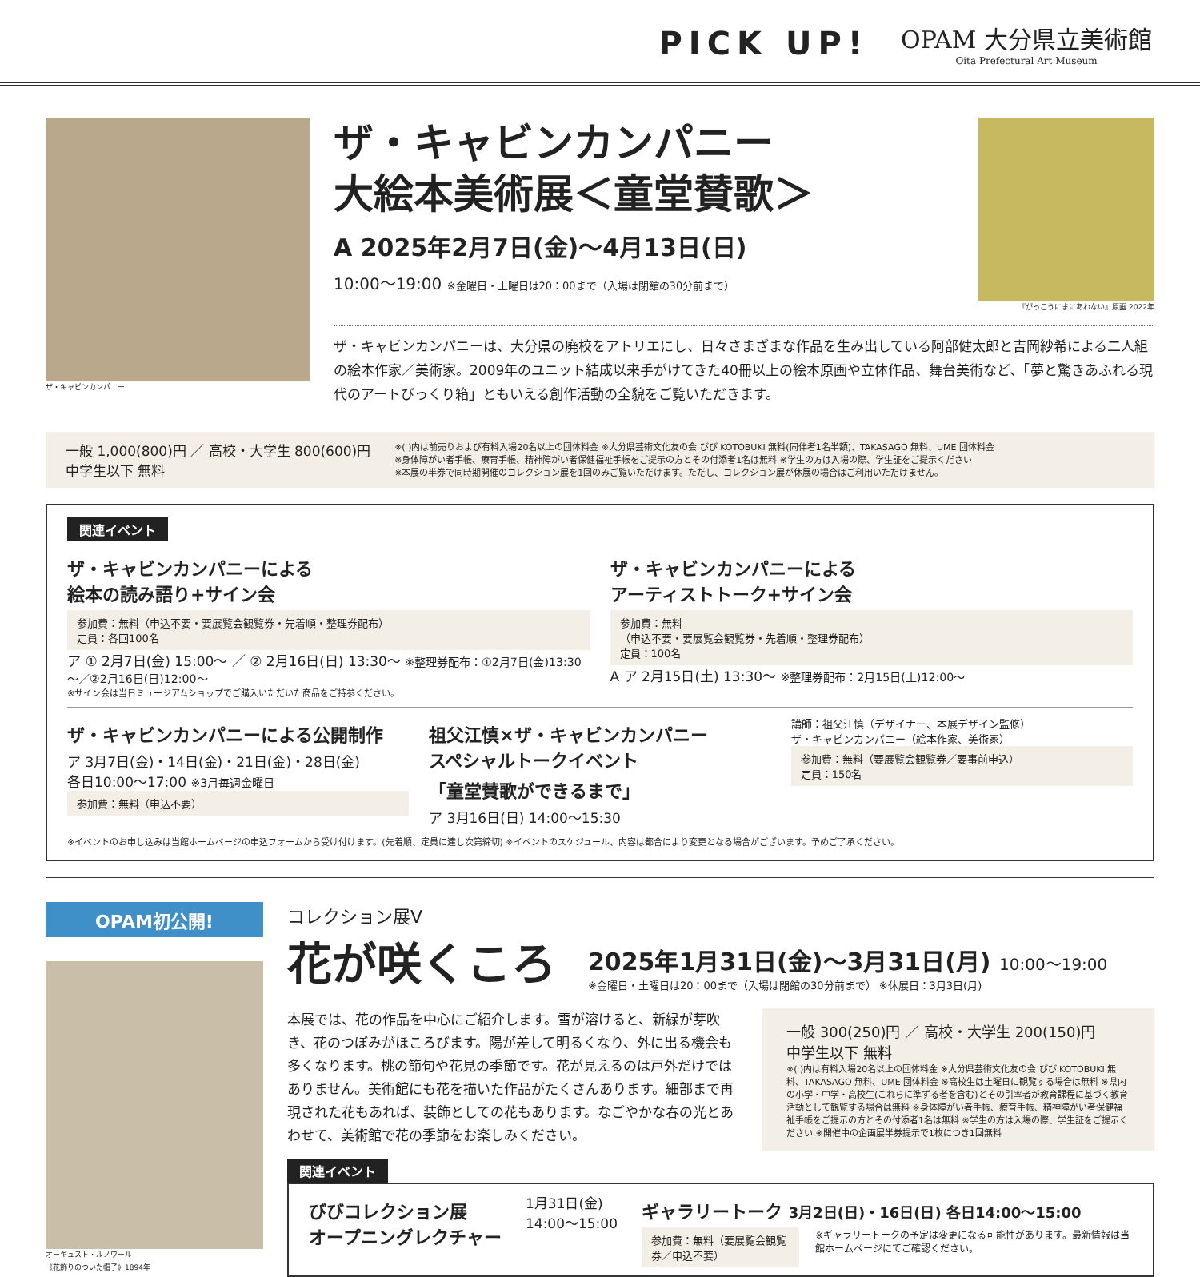PICK UP!
OPAM 大分県立美術館
Oita Prefectural Art Museum
ザ・キャビンカンパニー
ザ・キャビンカンパニー
大絵本美術展＜童堂賛歌＞
A 2025年2月7日(金)～4月13日(日)
10:00～19:00 ※金曜日・土曜日は20：00まで（入場は閉館の30分前まで）
『がっこうにまにあわない』原画 2022年
ザ・キャビンカンパニーは、大分県の廃校をアトリエにし、日々さまざまな作品を生み出している阿部健太郎と吉岡紗希による二人組の絵本作家／美術家。2009年のユニット結成以来手がけてきた40冊以上の絵本原画や立体作品、舞台美術など、「夢と驚きあふれる現代のアートびっくり箱」ともいえる創作活動の全貌をご覧いただきます。
一般 1,000(800)円 ／ 高校・大学生 800(600)円
中学生以下 無料
※( )内は前売りおよび有料入場20名以上の団体料金 ※大分県芸術文化友の会 びび KOTOBUKI 無料(同伴者1名半額)、TAKASAGO 無料、UME 団体料金
※身体障がい者手帳、療育手帳、精神障がい者保健福祉手帳をご提示の方とその付添者1名は無料 ※学生の方は入場の際、学生証をご提示ください
※本展の半券で同時期開催のコレクション展を1回のみご覧いただけます。ただし、コレクション展が休展の場合はご利用いただけません。
関連イベント
ザ・キャビンカンパニーによる
絵本の読み語り+サイン会
参加費：無料（申込不要・要展覧会観覧券・先着順・整理券配布）
定員：各回100名
ア ① 2月7日(金) 15:00～ ／ ② 2月16日(日) 13:30～ ※整理券配布：①2月7日(金)13:30～／②2月16日(日)12:00～
※サイン会は当日ミュージアムショップでご購入いただいた商品をご持参ください。
ザ・キャビンカンパニーによる
アーティストトーク+サイン会
参加費：無料
（申込不要・要展覧会観覧券・先着順・整理券配布）
定員：100名
A ア 2月15日(土) 13:30～ ※整理券配布：2月15日(土)12:00～
ザ・キャビンカンパニーによる公開制作
ア 3月7日(金)・14日(金)・21日(金)・28日(金)
各日10:00～17:00 ※3月毎週金曜日
参加費：無料（申込不要）
祖父江慎×ザ・キャビンカンパニー
スペシャルトークイベント
「童堂賛歌ができるまで」
ア 3月16日(日) 14:00～15:30
講師：祖父江慎（デザイナー、本展デザイン監修）
ザ・キャビンカンパニー（絵本作家、美術家）
参加費：無料（要展覧会観覧券／要事前申込）
定員：150名
※イベントのお申し込みは当館ホームページの申込フォームから受け付けます。(先着順、定員に達し次第締切) ※イベントのスケジュール、内容は都合により変更となる場合がございます。予めご了承ください。
OPAM初公開!
オーギュスト・ルノワール
《花飾りのついた帽子》1894年
コレクション展V
花が咲くころ
2025年1月31日(金)～3月31日(月) 10:00～19:00
※金曜日・土曜日は20：00まで（入場は閉館の30分前まで） ※休展日：3月3日(月)
本展では、花の作品を中心にご紹介します。雪が溶けると、新緑が芽吹き、花のつぼみがほころびます。陽が差して明るくなり、外に出る機会も多くなります。桃の節句や花見の季節です。花が見えるのは戸外だけではありません。美術館にも花を描いた作品がたくさんあります。細部まで再現された花もあれば、装飾としての花もあります。なごやかな春の光とあわせて、美術館で花の季節をお楽しみください。
一般 300(250)円 ／ 高校・大学生 200(150)円
中学生以下 無料
※( )内は有料入場20名以上の団体料金 ※大分県芸術文化友の会 びび KOTOBUKI 無料、TAKASAGO 無料、UME 団体料金 ※高校生は土曜日に観覧する場合は無料 ※県内の小学・中学・高校生(これらに準ずる者を含む)とその引率者が教育課程に基づく教育活動として観覧する場合は無料 ※身体障がい者手帳、療育手帳、精神障がい者保健福祉手帳をご提示の方とその付添者1名は無料 ※学生の方は入場の際、学生証をご提示ください ※開催中の企画展半券提示で1枚につき1回無料
関連イベント
びびコレクション展
オープニングレクチャー
1月31日(金)
14:00～15:00
ギャラリートーク 3月2日(日)・16日(日) 各日14:00～15:00
参加費：無料（要展覧会観覧券／申込不要）
※ギャラリートークの予定は変更になる可能性があります。最新情報は当館ホームページにてご確認ください。